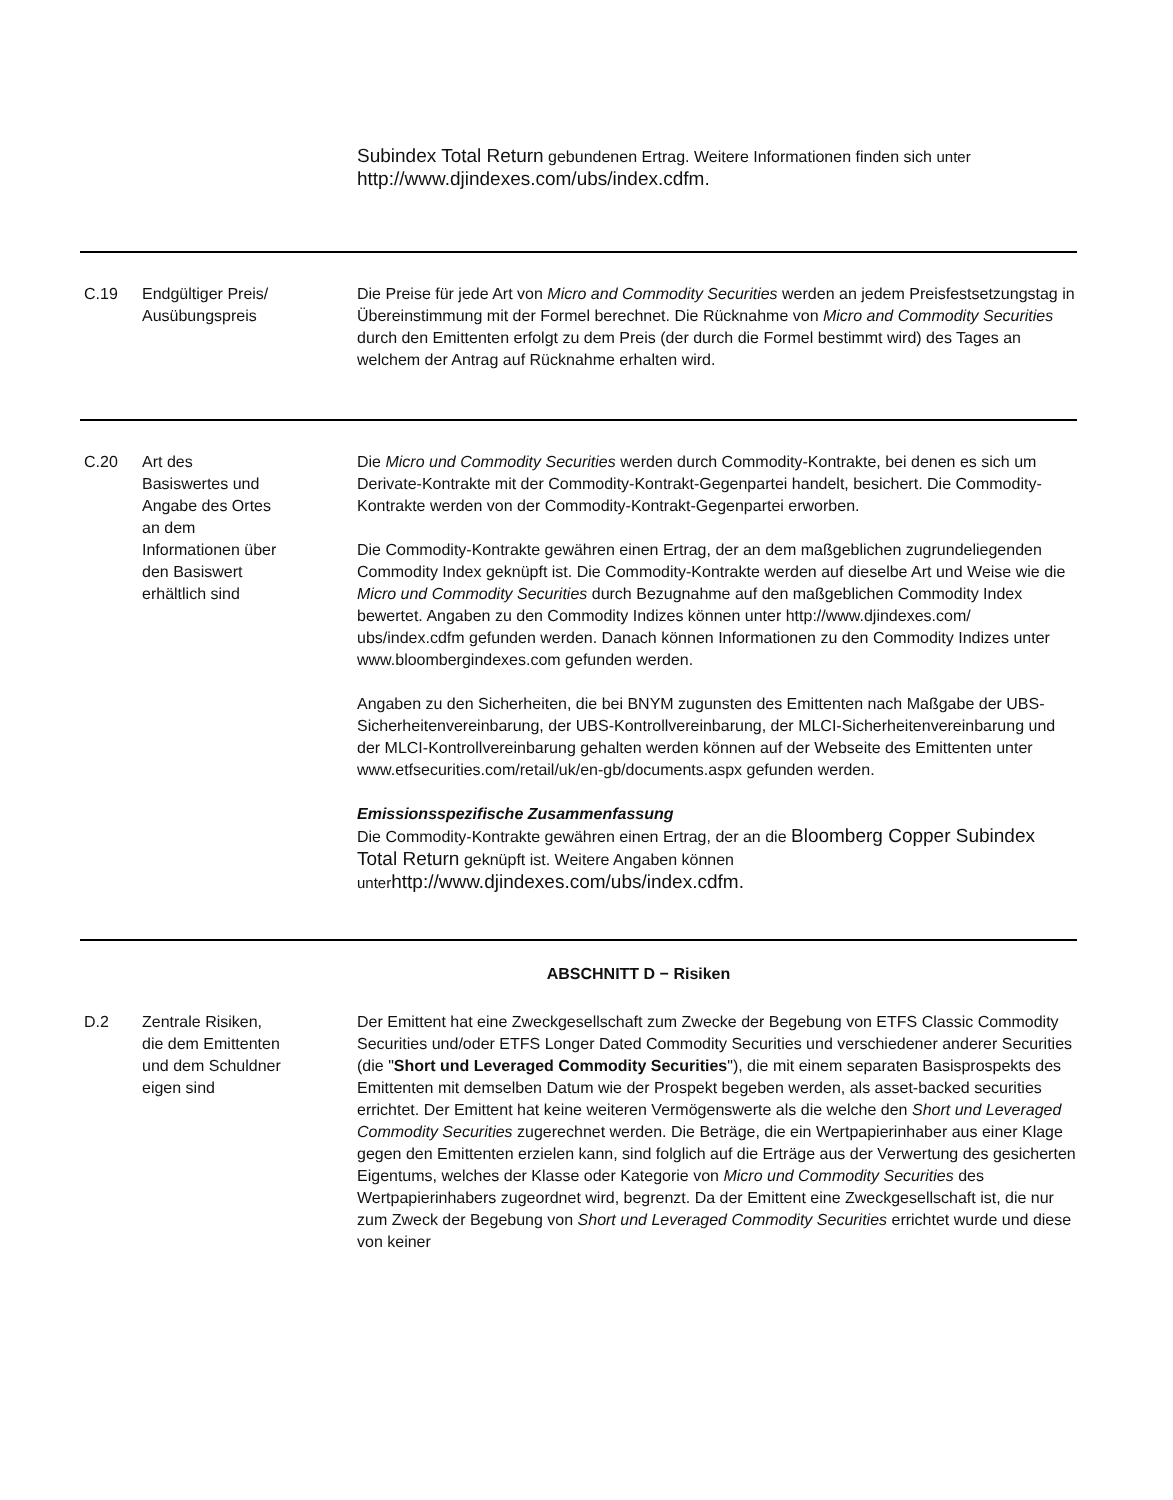| | | Subindex Total Return gebundenen Ertrag. Weitere Informationen finden sich unter http://www.djindexes.com/ubs/index.cdfm. |
| C.19 | Endgültiger Preis/ Ausübungspreis | Die Preise für jede Art von Micro and Commodity Securities werden an jedem Preisfestsetzungstag in Übereinstimmung mit der Formel berechnet. Die Rücknahme von Micro and Commodity Securities durch den Emittenten erfolgt zu dem Preis (der durch die Formel bestimmt wird) des Tages an welchem der Antrag auf Rücknahme erhalten wird. |
| C.20 | Art des Basiswertes und Angabe des Ortes an dem Informationen über den Basiswert erhältlich sind | Die Micro und Commodity Securities werden durch Commodity-Kontrakte, bei denen es sich um Derivate-Kontrakte mit der Commodity-Kontrakt-Gegenpartei handelt, besichert. Die Commodity-Kontrakte werden von der Commodity-Kontrakt-Gegenpartei erworben. Die Commodity-Kontrakte gewähren einen Ertrag, der an dem maßgeblichen zugrundeliegenden Commodity Index geknüpft ist. Die Commodity-Kontrakte werden auf dieselbe Art und Weise wie die Micro und Commodity Securities durch Bezugnahme auf den maßgeblichen Commodity Index bewertet. Angaben zu den Commodity Indizes können unter http://www.djindexes.com/ ubs/index.cdfm gefunden werden. Danach können Informationen zu den Commodity Indizes unter www.bloombergindexes.com gefunden werden. Angaben zu den Sicherheiten, die bei BNYM zugunsten des Emittenten nach Maßgabe der UBS-Sicherheitenvereinbarung, der UBS-Kontrollvereinbarung, der MLCI-Sicherheitenvereinbarung und der MLCI-Kontrollvereinbarung gehalten werden können auf der Webseite des Emittenten unter www.etfsecurities.com/retail/uk/en-gb/documents.aspx gefunden werden. Emissionsspezifische Zusammenfassung Die Commodity-Kontrakte gewähren einen Ertrag, der an die Bloomberg Copper Subindex Total Return geknüpft ist. Weitere Angaben können unter http://www.djindexes.com/ubs/index.cdfm. |
| ABSCHNITT D − Risiken | | |
| D.2 | Zentrale Risiken, die dem Emittenten und dem Schuldner eigen sind | Der Emittent hat eine Zweckgesellschaft zum Zwecke der Begebung von ETFS Classic Commodity Securities und/oder ETFS Longer Dated Commodity Securities und verschiedener anderer Securities (die " Short und Leveraged Commodity Securities "), die mit einem separaten Basisprospekts des Emittenten mit demselben Datum wie der Prospekt begeben werden, als asset-backed securities errichtet. Der Emittent hat keine weiteren Vermögenswerte als die welche den Short und Leveraged Commodity Securities zugerechnet werden. Die Beträge, die ein Wertpapierinhaber aus einer Klage gegen den Emittenten erzielen kann, sind folglich auf die Erträge aus der Verwertung des gesicherten Eigentums, welches der Klasse oder Kategorie von Micro und Commodity Securities des Wertpapierinhabers zugeordnet wird, begrenzt. Da der Emittent eine Zweckgesellschaft ist, die nur zum Zweck der Begebung von Short und Leveraged Commodity Securities errichtet wurde und diese von keiner |